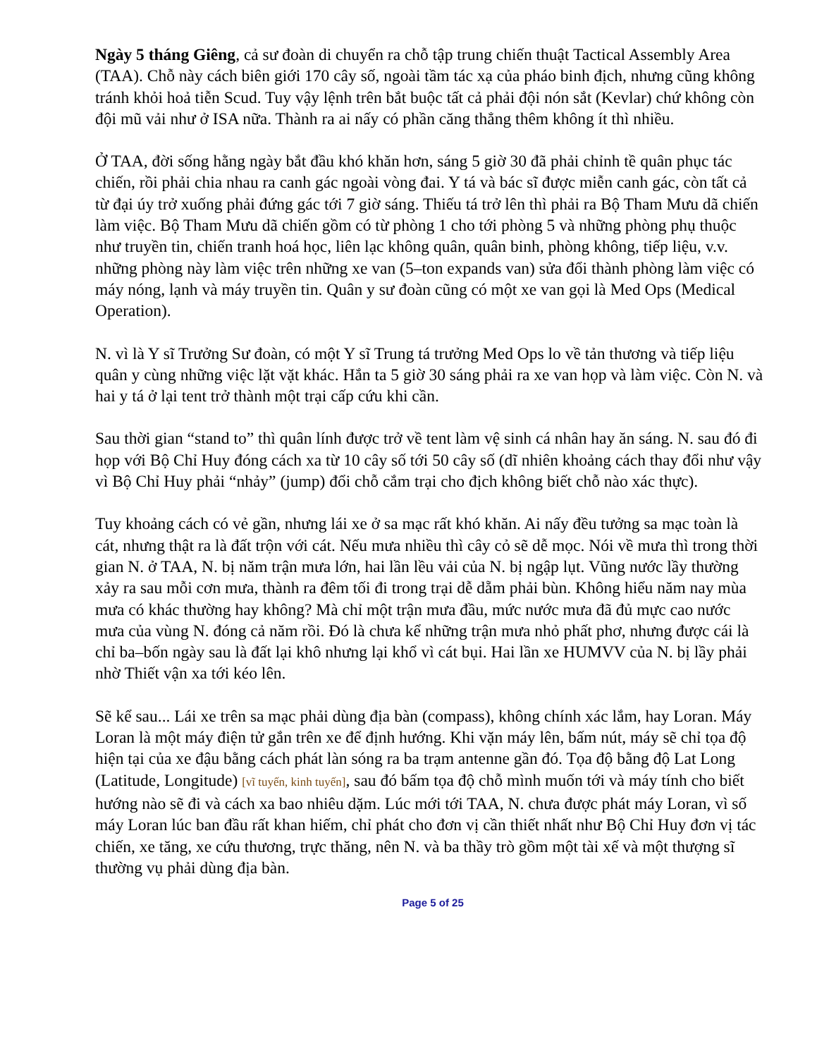Ngày 5 tháng Giêng, cả sư đoàn di chuyển ra chỗ tập trung chiến thuật Tactical Assembly Area (TAA). Chỗ này cách biên giới 170 cây số, ngoài tầm tác xạ của pháo binh địch, nhưng cũng không tránh khỏi hoả tiễn Scud. Tuy vậy lệnh trên bắt buộc tất cả phải đội nón sắt (Kevlar) chứ không còn đội mũ vải như ở ISA nữa. Thành ra ai nấy có phần căng thẳng thêm không ít thì nhiều.
Ở TAA, đời sống hằng ngày bắt đầu khó khăn hơn, sáng 5 giờ 30 đã phải chỉnh tề quân phục tác chiến, rồi phải chia nhau ra canh gác ngoài vòng đai. Y tá và bác sĩ được miễn canh gác, còn tất cả từ đại úy trở xuống phải đứng gác tới 7 giờ sáng. Thiếu tá trở lên thì phải ra Bộ Tham Mưu dã chiến làm việc. Bộ Tham Mưu dã chiến gồm có từ phòng 1 cho tới phòng 5 và những phòng phụ thuộc như truyền tin, chiến tranh hoá học, liên lạc không quân, quân binh, phòng không, tiếp liệu, v.v. những phòng này làm việc trên những xe van (5–ton expands van) sửa đổi thành phòng làm việc có máy nóng, lạnh và máy truyền tin. Quân y sư đoàn cũng có một xe van gọi là Med Ops (Medical Operation).
N. vì là Y sĩ Trưởng Sư đoàn, có một Y sĩ Trung tá trưởng Med Ops lo về tản thương và tiếp liệu quân y cùng những việc lặt vặt khác. Hắn ta 5 giờ 30 sáng phải ra xe van họp và làm việc. Còn N. và hai y tá ở lại tent trở thành một trại cấp cứu khi cần.
Sau thời gian “stand to” thì quân lính được trở về tent làm vệ sinh cá nhân hay ăn sáng. N. sau đó đi họp với Bộ Chỉ Huy đóng cách xa từ 10 cây số tới 50 cây số (dĩ nhiên khoảng cách thay đổi như vậy vì Bộ Chỉ Huy phải “nhảy” (jump) đổi chỗ cắm trại cho địch không biết chỗ nào xác thực).
Tuy khoảng cách có vẻ gần, nhưng lái xe ở sa mạc rất khó khăn. Ai nấy đều tưởng sa mạc toàn là cát, nhưng thật ra là đất trộn với cát. Nếu mưa nhiều thì cây cỏ sẽ dễ mọc. Nói về mưa thì trong thời gian N. ở TAA, N. bị năm trận mưa lớn, hai lần lều vải của N. bị ngập lụt. Vũng nước lầy thường xảy ra sau mỗi cơn mưa, thành ra đêm tối đi trong trại dễ dẵm phải bùn. Không hiểu năm nay mùa mưa có khác thường hay không? Mà chỉ một trận mưa đầu, mức nước mưa đã đủ mực cao nước mưa của vùng N. đóng cả năm rồi. Đó là chưa kể những trận mưa nhỏ phất phơ, nhưng được cái là chỉ ba–bốn ngày sau là đất lại khô nhưng lại khổ vì cát bụi. Hai lần xe HUMVV của N. bị lầy phải nhờ Thiết vận xa tới kéo lên.
Sẽ kể sau... Lái xe trên sa mạc phải dùng địa bàn (compass), không chính xác lắm, hay Loran. Máy Loran là một máy điện tử gắn trên xe để định hướng. Khi vặn máy lên, bấm nút, máy sẽ chỉ tọa độ hiện tại của xe đậu bằng cách phát làn sóng ra ba trạm antenne gần đó. Tọa độ bằng độ Lat Long (Latitude, Longitude) [vĩ tuyến, kinh tuyến], sau đó bấm tọa độ chỗ mình muốn tới và máy tính cho biết hướng nào sẽ đi và cách xa bao nhiêu dặm. Lúc mới tới TAA, N. chưa được phát máy Loran, vì số máy Loran lúc ban đầu rất khan hiếm, chỉ phát cho đơn vị cần thiết nhất như Bộ Chỉ Huy đơn vị tác chiến, xe tăng, xe cứu thương, trực thăng, nên N. và ba thầy trò gồm một tài xế và một thượng sĩ thường vụ phải dùng địa bàn.
Page 5 of 25